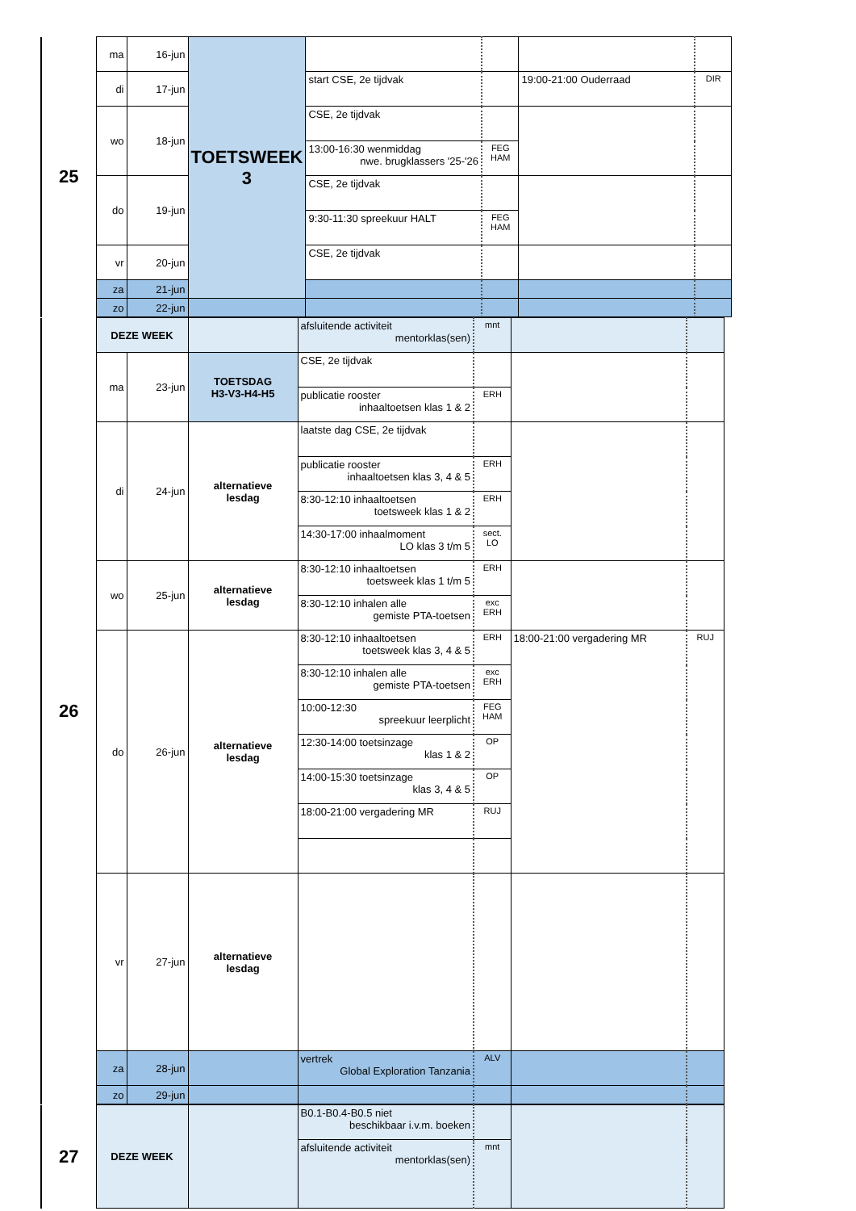| 25 | ma | 16-jun | TOETSWEEK 3 | | | | |
| | di | 17-jun | | start CSE, 2e tijdvak | | 19:00-21:00 Ouderraad | DIR |
| | wo | 18-jun | | CSE, 2e tijdvak | | | |
| | | | | 13:00-16:30 wenmiddag nwe. brugklassers '25-'26 | FEG HAM | | |
| | do | 19-jun | | CSE, 2e tijdvak | | | |
| | | | | 9:30-11:30 spreekuur HALT | FEG HAM | | |
| | vr | 20-jun | | CSE, 2e tijdvak | | | |
| | za | 21-jun | | | | | |
| | zo | 22-jun | | | | | |
| 26 | DEZE WEEK | | | afsluitende activiteit mentorklas(sen) | mnt | | |
| | ma | 23-jun | TOETSDAG H3-V3-H4-H5 | CSE, 2e tijdvak | | | |
| | | | | publicatie rooster inhaaltoetsen klas 1 & 2 | ERH | | |
| | di | 24-jun | alternatieve lesdag | laatste dag CSE, 2e tijdvak | | | |
| | | | | publicatie rooster inhaaltoetsen klas 3, 4 & 5 | ERH | | |
| | | | | 8:30-12:10 inhaaltoetsen toetsweek klas 1 & 2 | ERH | | |
| | | | | 14:30-17:00 inhaalmoment LO klas 3 t/m 5 | sect. LO | | |
| | wo | 25-jun | alternatieve lesdag | 8:30-12:10 inhaaltoetsen toetsweek klas 1 t/m 5 | ERH | | |
| | | | | 8:30-12:10 inhalen alle gemiste PTA-toetsen | exc ERH | | |
| | do | 26-jun | alternatieve lesdag | 8:30-12:10 inhaaltoetsen toetsweek klas 3, 4 & 5 | ERH | 18:00-21:00 vergadering MR | RUJ |
| | | | | 8:30-12:10 inhalen alle gemiste PTA-toetsen | exc ERH | | |
| | | | | 10:00-12:30 spreekuur leerplicht | FEG HAM | | |
| | | | | 12:30-14:00 toetsinzage klas 1 & 2 | OP | | |
| | | | | 14:00-15:30 toetsinzage klas 3, 4 & 5 | OP | | |
| | | | | 18:00-21:00 vergadering MR | RUJ | | |
| | vr | 27-jun | alternatieve lesdag | | | | |
| | za | 28-jun | | vertrek Global Exploration Tanzania | ALV | | |
| | zo | 29-jun | | | | | |
| 27 | DEZE WEEK | | B0.1-B0.4-B0.5 niet beschikbaar i.v.m. boeken | | | |
| | | | afsluitende activiteit mentorklas(sen) | mnt | | |